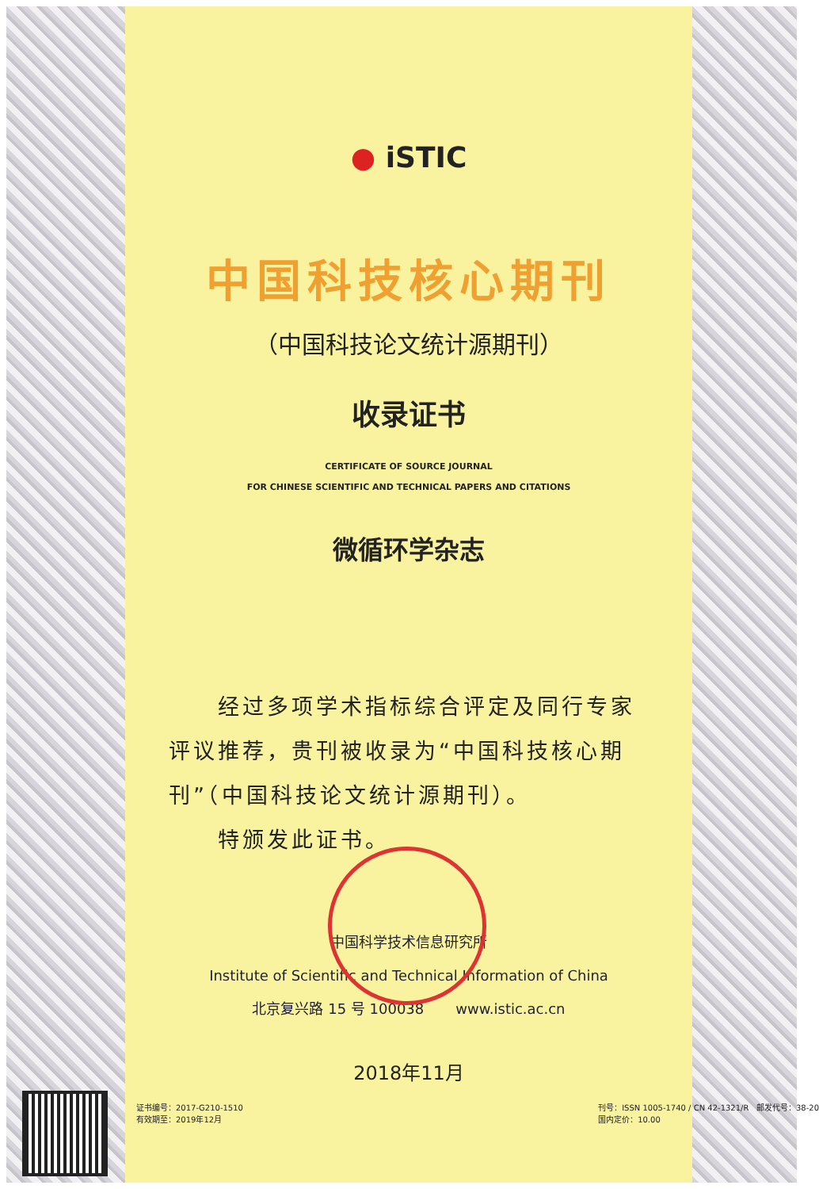● iSTIC
中国科技核心期刊
（中国科技论文统计源期刊）
收录证书
CERTIFICATE OF SOURCE JOURNAL
FOR CHINESE SCIENTIFIC AND TECHNICAL PAPERS AND CITATIONS
微循环学杂志
　　经过多项学术指标综合评定及同行专家评议推荐，贵刊被收录为“中国科技核心期刊”（中国科技论文统计源期刊）。
　　特颁发此证书。
中国科学技术信息研究所
Institute of Scientific and Technical Information of China
北京复兴路 15 号 100038 www.istic.ac.cn
2018年11月
证书编号：2017-G210-1510
有效期至：2019年12月
刊号：ISSN 1005-1740 / CN 42-1321/R 邮发代号：38-20
国内定价：10.00